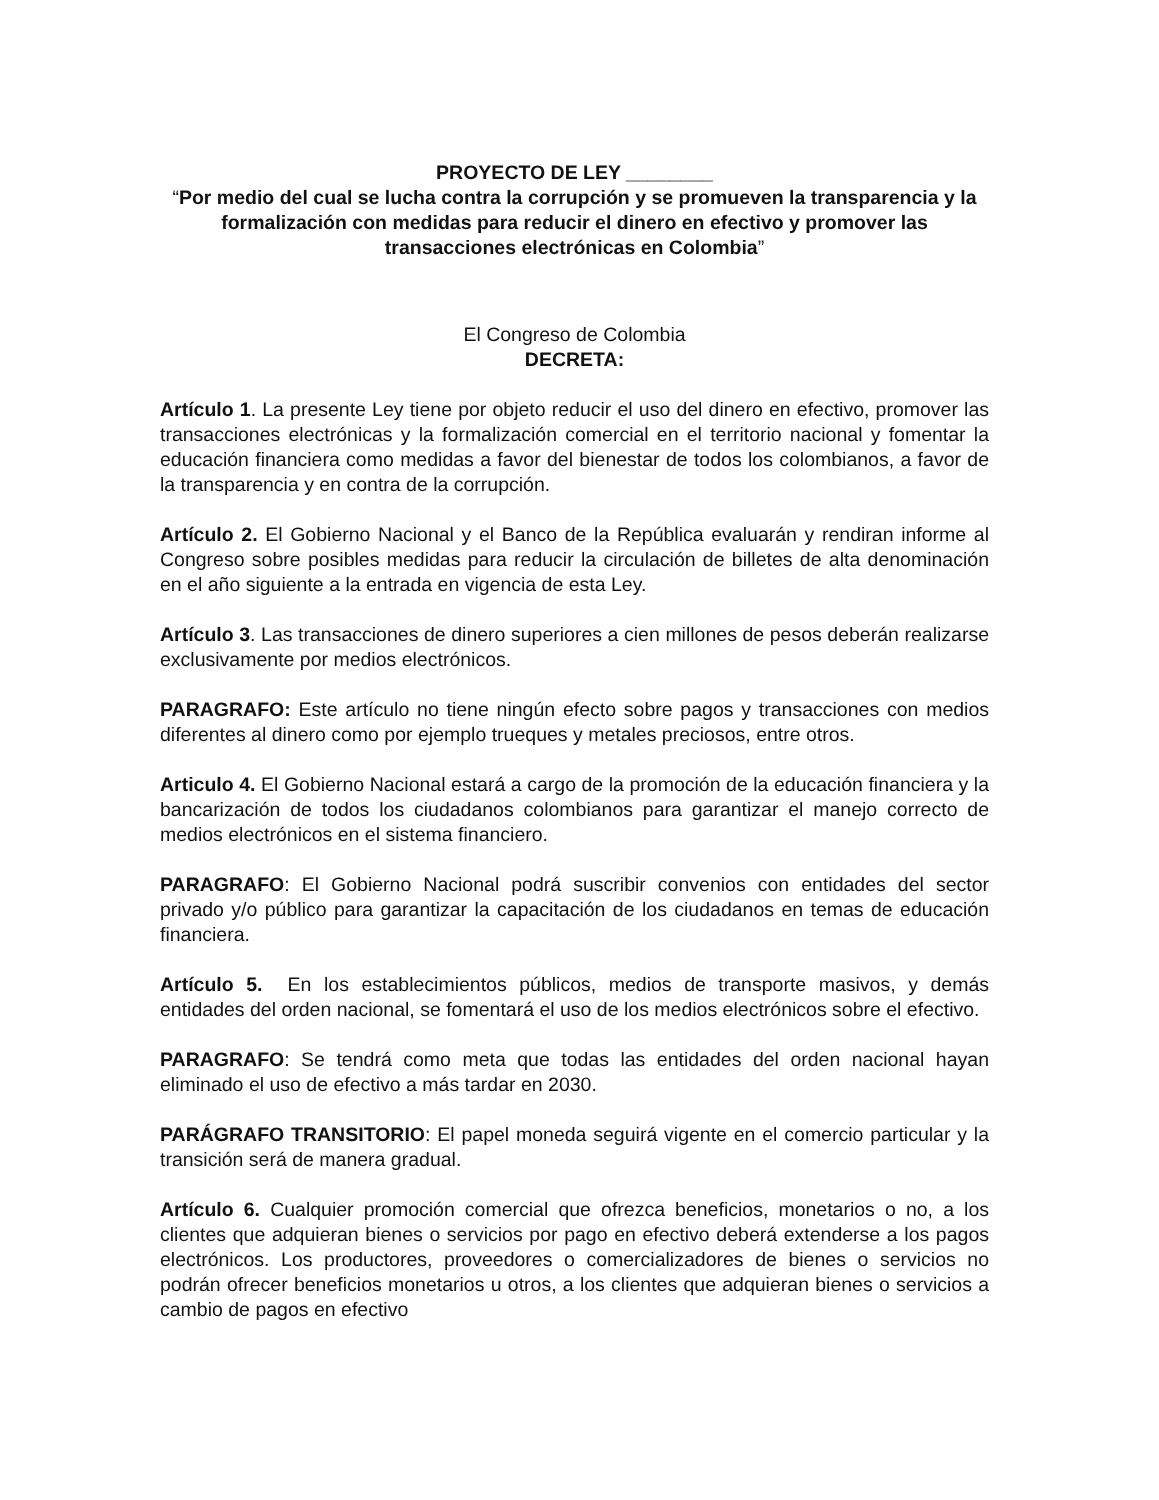PROYECTO DE LEY ________
“Por medio del cual se lucha contra la corrupción y se promueven la transparencia y la formalización con medidas para reducir el dinero en efectivo y promover las transacciones electrónicas en Colombia”
El Congreso de Colombia
DECRETA:
Artículo 1. La presente Ley tiene por objeto reducir el uso del dinero en efectivo, promover las transacciones electrónicas y la formalización comercial en el territorio nacional y fomentar la educación financiera como medidas a favor del bienestar de todos los colombianos, a favor de la transparencia y en contra de la corrupción.
Artículo 2. El Gobierno Nacional y el Banco de la República evaluarán y rendiran informe al Congreso sobre posibles medidas para reducir la circulación de billetes de alta denominación en el año siguiente a la entrada en vigencia de esta Ley.
Artículo 3. Las transacciones de dinero superiores a cien millones de pesos deberán realizarse exclusivamente por medios electrónicos.
PARAGRAFO: Este artículo no tiene ningún efecto sobre pagos y transacciones con medios diferentes al dinero como por ejemplo trueques y metales preciosos, entre otros.
Articulo 4. El Gobierno Nacional estará a cargo de la promoción de la educación financiera y la bancarización de todos los ciudadanos colombianos para garantizar el manejo correcto de medios electrónicos en el sistema financiero.
PARAGRAFO: El Gobierno Nacional podrá suscribir convenios con entidades del sector privado y/o público para garantizar la capacitación de los ciudadanos en temas de educación financiera.
Artículo 5. En los establecimientos públicos, medios de transporte masivos, y demás entidades del orden nacional, se fomentará el uso de los medios electrónicos sobre el efectivo.
PARAGRAFO: Se tendrá como meta que todas las entidades del orden nacional hayan eliminado el uso de efectivo a más tardar en 2030.
PARÁGRAFO TRANSITORIO: El papel moneda seguirá vigente en el comercio particular y la transición será de manera gradual.
Artículo 6. Cualquier promoción comercial que ofrezca beneficios, monetarios o no, a los clientes que adquieran bienes o servicios por pago en efectivo deberá extenderse a los pagos electrónicos. Los productores, proveedores o comercializadores de bienes o servicios no podrán ofrecer beneficios monetarios u otros, a los clientes que adquieran bienes o servicios a cambio de pagos en efectivo